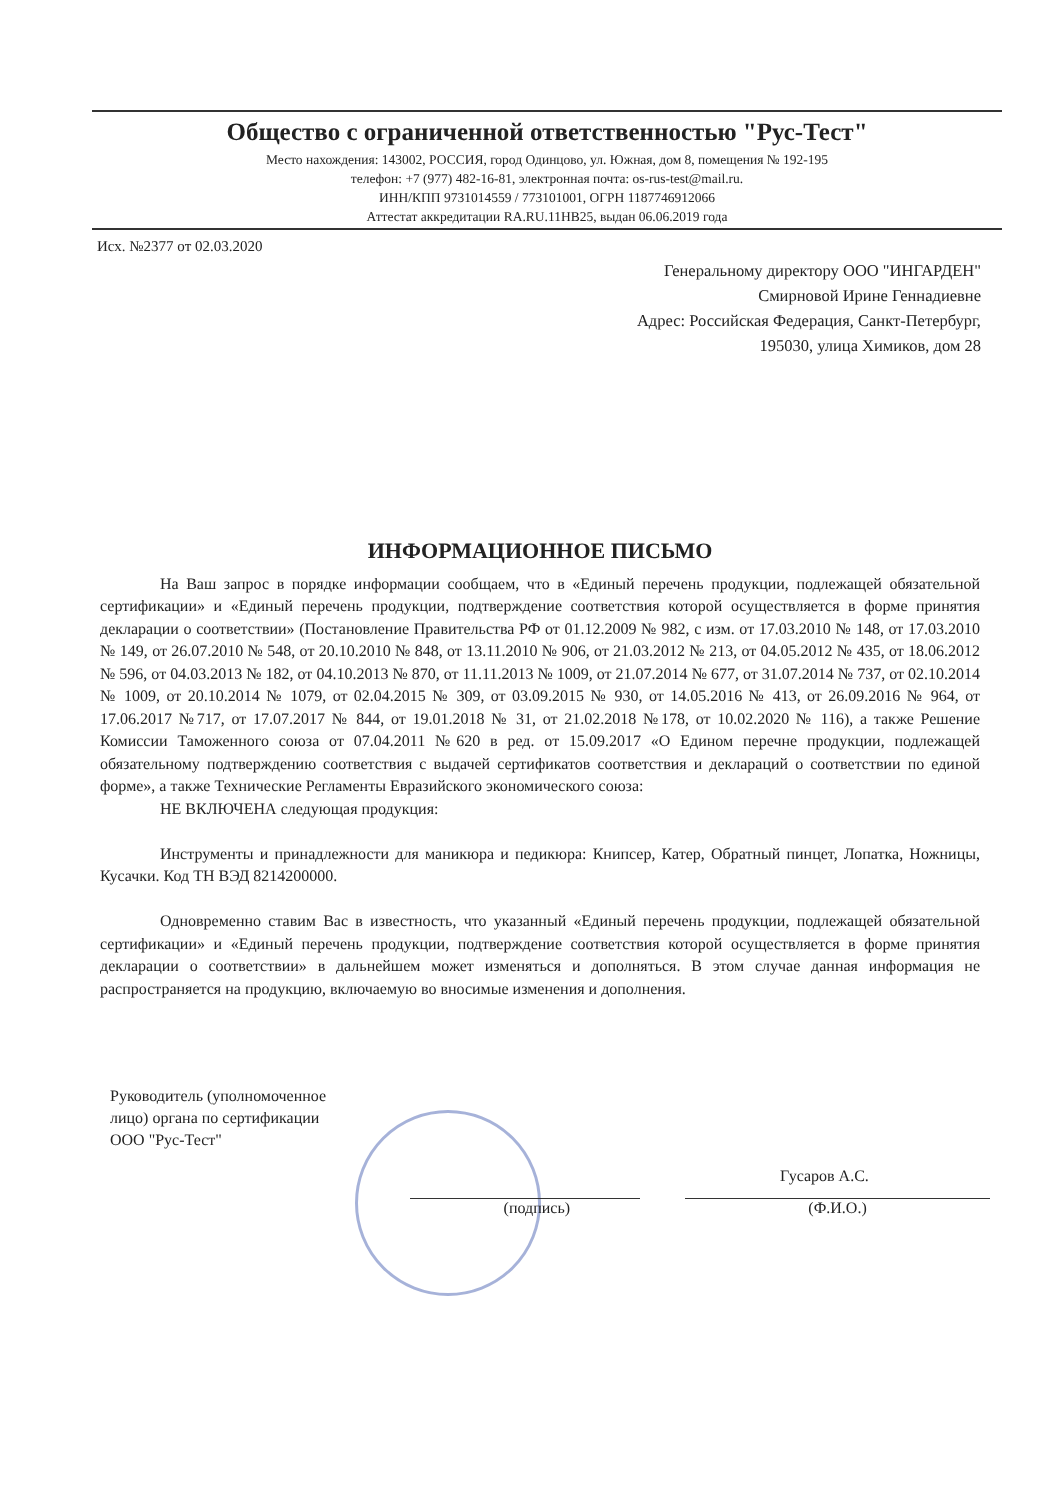Общество с ограниченной ответственностью "Рус-Тест"
Место нахождения: 143002, РОССИЯ, город Одинцово, ул. Южная, дом 8, помещения № 192-195
телефон: +7 (977) 482-16-81, электронная почта: os-rus-test@mail.ru.
ИНН/КПП 9731014559 / 773101001, ОГРН 1187746912066
Аттестат аккредитации RA.RU.11НВ25, выдан 06.06.2019 года
Исх. №2377 от 02.03.2020
Генеральному директору ООО "ИНГАРДЕН"
Смирновой Ирине Геннадиевне
Адрес: Российская Федерация, Санкт-Петербург,
195030, улица Химиков, дом 28
ИНФОРМАЦИОННОЕ ПИСЬМО
На Ваш запрос в порядке информации сообщаем, что в «Единый перечень продукции, подлежащей обязательной сертификации» и «Единый перечень продукции, подтверждение соответствия которой осуществляется в форме принятия декларации о соответствии» (Постановление Правительства РФ от 01.12.2009 № 982, с изм. от 17.03.2010 № 148, от 17.03.2010 № 149, от 26.07.2010 № 548, от 20.10.2010 № 848, от 13.11.2010 № 906, от 21.03.2012 № 213, от 04.05.2012 № 435, от 18.06.2012 № 596, от 04.03.2013 № 182, от 04.10.2013 № 870, от 11.11.2013 № 1009, от 21.07.2014 № 677, от 31.07.2014 № 737, от 02.10.2014 № 1009, от 20.10.2014 № 1079, от 02.04.2015 № 309, от 03.09.2015 № 930, от 14.05.2016 № 413, от 26.09.2016 № 964, от 17.06.2017 №717, от 17.07.2017 № 844, от 19.01.2018 № 31, от 21.02.2018 №178, от 10.02.2020 № 116), а также Решение Комиссии Таможенного союза от 07.04.2011 №620 в ред. от 15.09.2017 «О Едином перечне продукции, подлежащей обязательному подтверждению соответствия с выдачей сертификатов соответствия и деклараций о соответствии по единой форме», а также Технические Регламенты Евразийского экономического союза:
НЕ ВКЛЮЧЕНА следующая продукция:
Инструменты и принадлежности для маникюра и педикюра: Книпсер, Катер, Обратный пинцет, Лопатка, Ножницы, Кусачки. Код ТН ВЭД 8214200000.
Одновременно ставим Вас в известность, что указанный «Единый перечень продукции, подлежащей обязательной сертификации» и «Единый перечень продукции, подтверждение соответствия которой осуществляется в форме принятия декларации о соответствии» в дальнейшем может изменяться и дополняться. В этом случае данная информация не распространяется на продукцию, включаемую во вносимые изменения и дополнения.
Руководитель (уполномоченное
лицо) органа по сертификации
ООО "Рус-Тест"
Гусаров А.С.
(подпись) (Ф.И.О.)